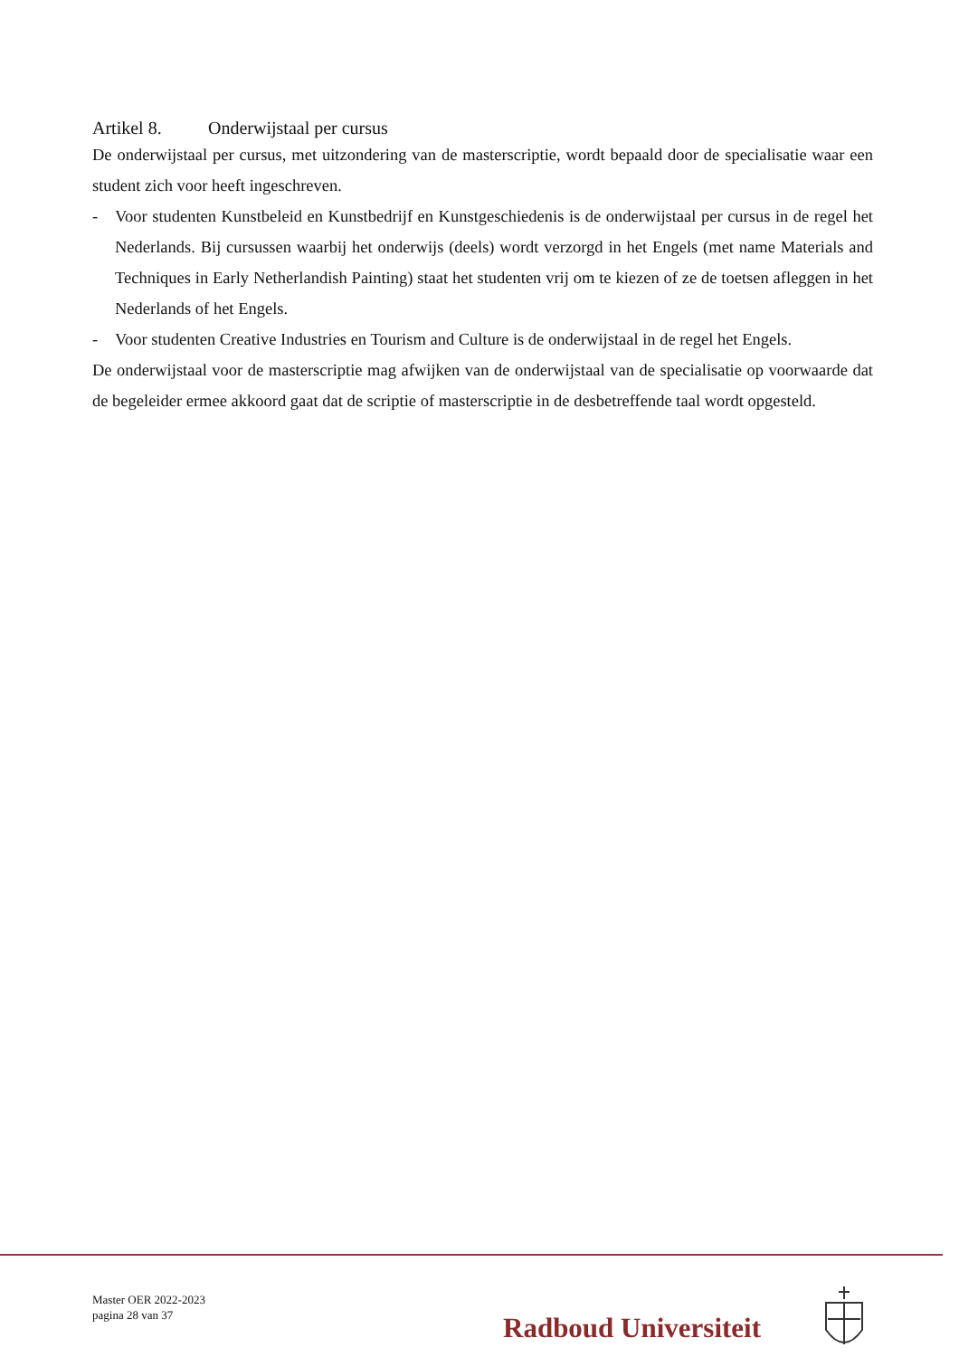Artikel 8. Onderwijstaal per cursus
De onderwijstaal per cursus, met uitzondering van de masterscriptie, wordt bepaald door de specialisatie waar een student zich voor heeft ingeschreven.
- Voor studenten Kunstbeleid en Kunstbedrijf en Kunstgeschiedenis is de onderwijstaal per cursus in de regel het Nederlands. Bij cursussen waarbij het onderwijs (deels) wordt verzorgd in het Engels (met name Materials and Techniques in Early Netherlandish Painting) staat het studenten vrij om te kiezen of ze de toetsen afleggen in het Nederlands of het Engels.
- Voor studenten Creative Industries en Tourism and Culture is de onderwijstaal in de regel het Engels.
De onderwijstaal voor de masterscriptie mag afwijken van de onderwijstaal van de specialisatie op voorwaarde dat de begeleider ermee akkoord gaat dat de scriptie of masterscriptie in de desbetreffende taal wordt opgesteld.
Master OER 2022-2023
pagina 28 van 37
Radboud Universiteit